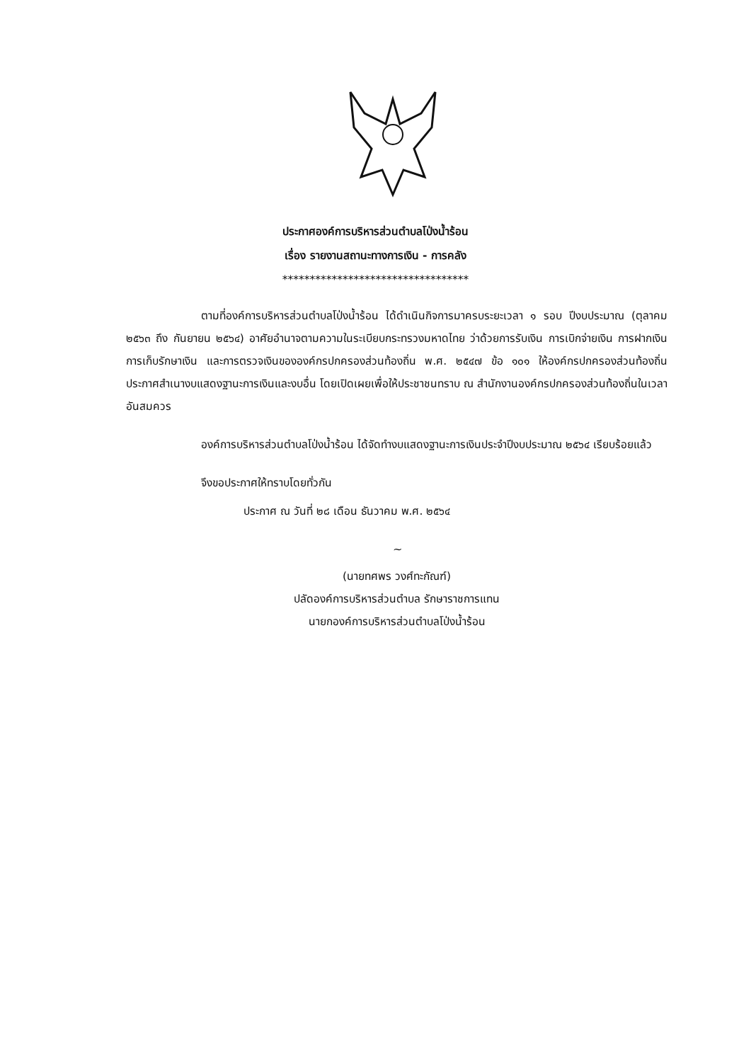ประกาศองค์การบริหารส่วนตำบลโป่งน้ำร้อน
เรื่อง รายงานสถานะทางการเงิน - การคลัง
**********************************
ตามที่องค์การบริหารส่วนตำบลโป่งน้ำร้อน ได้ดำเนินกิจการมาครบระยะเวลา ๑ รอบ ปีงบประมาณ (ตุลาคม ๒๕๖๓ ถึง กันยายน ๒๕๖๔) อาศัยอำนาจตามความในระเบียบกระทรวงมหาดไทย ว่าด้วยการรับเงิน การเบิกจ่ายเงิน การฝากเงิน การเก็บรักษาเงิน และการตรวจเงินขององค์กรปกครองส่วนท้องถิ่น พ.ศ. ๒๕๔๗ ข้อ ๑๐๑ ให้องค์กรปกครองส่วนท้องถิ่นประกาศสำเนางบแสดงฐานะการเงินและงบอื่น โดยเปิดเผยเพื่อให้ประชาชนทราบ ณ สำนักงานองค์กรปกครองส่วนท้องถิ่นในเวลาอันสมควร
องค์การบริหารส่วนตำบลโป่งน้ำร้อน ได้จัดทำงบแสดงฐานะการเงินประจำปีงบประมาณ ๒๕๖๔ เรียบร้อยแล้ว
จึงขอประกาศให้ทราบโดยทั่วกัน
ประกาศ ณ วันที่ ๒๘ เดือน ธันวาคม พ.ศ. ๒๕๖๔
~
(นายทศพร วงศ์ทะกัณฑ์)
ปลัดองค์การบริหารส่วนตำบล รักษาราชการแทน
นายกองค์การบริหารส่วนตำบลโป่งน้ำร้อน